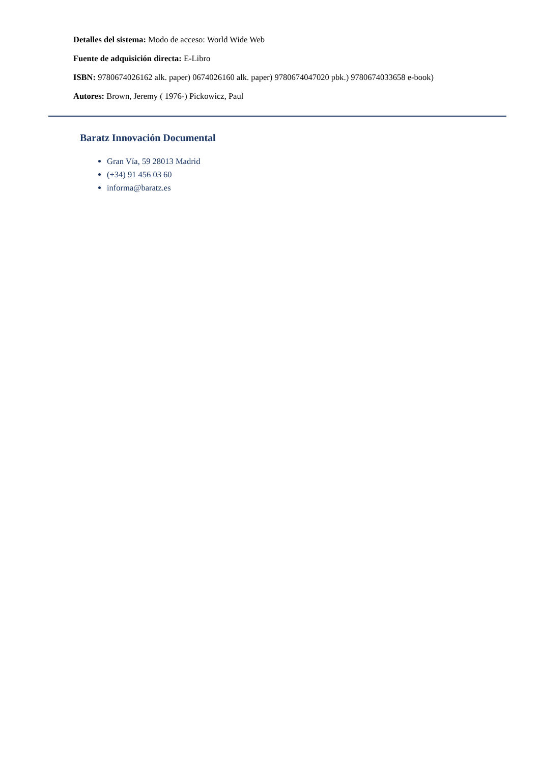Detalles del sistema: Modo de acceso: World Wide Web
Fuente de adquisición directa: E-Libro
ISBN: 9780674026162 alk. paper) 0674026160 alk. paper) 9780674047020 pbk.) 9780674033658 e-book)
Autores: Brown, Jeremy ( 1976-) Pickowicz, Paul
Baratz Innovación Documental
Gran Vía, 59 28013 Madrid
(+34) 91 456 03 60
informa@baratz.es